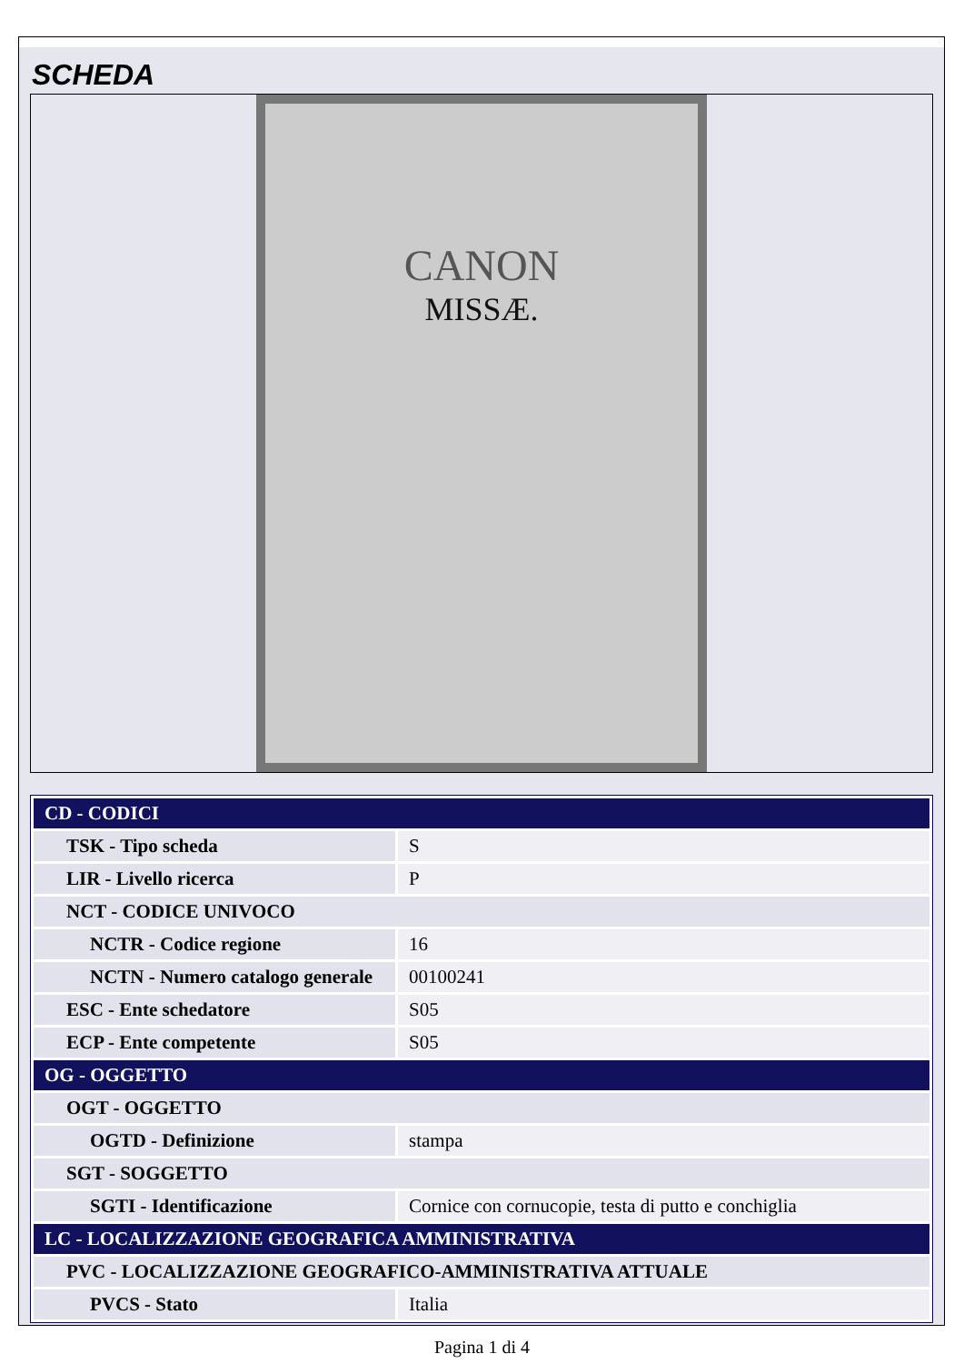SCHEDA
CANON
MISSÆ.
| CD - CODICI | |
| TSK - Tipo scheda | S |
| LIR - Livello ricerca | P |
| NCT - CODICE UNIVOCO | |
| NCTR - Codice regione | 16 |
| NCTN - Numero catalogo generale | 00100241 |
| ESC - Ente schedatore | S05 |
| ECP - Ente competente | S05 |
| OG - OGGETTO | |
| OGT - OGGETTO | |
| OGTD - Definizione | stampa |
| SGT - SOGGETTO | |
| SGTI - Identificazione | Cornice con cornucopie, testa di putto e conchiglia |
| LC - LOCALIZZAZIONE GEOGRAFICA AMMINISTRATIVA | |
| PVC - LOCALIZZAZIONE GEOGRAFICO-AMMINISTRATIVA ATTUALE | |
| PVCS - Stato | Italia |
Pagina 1 di 4